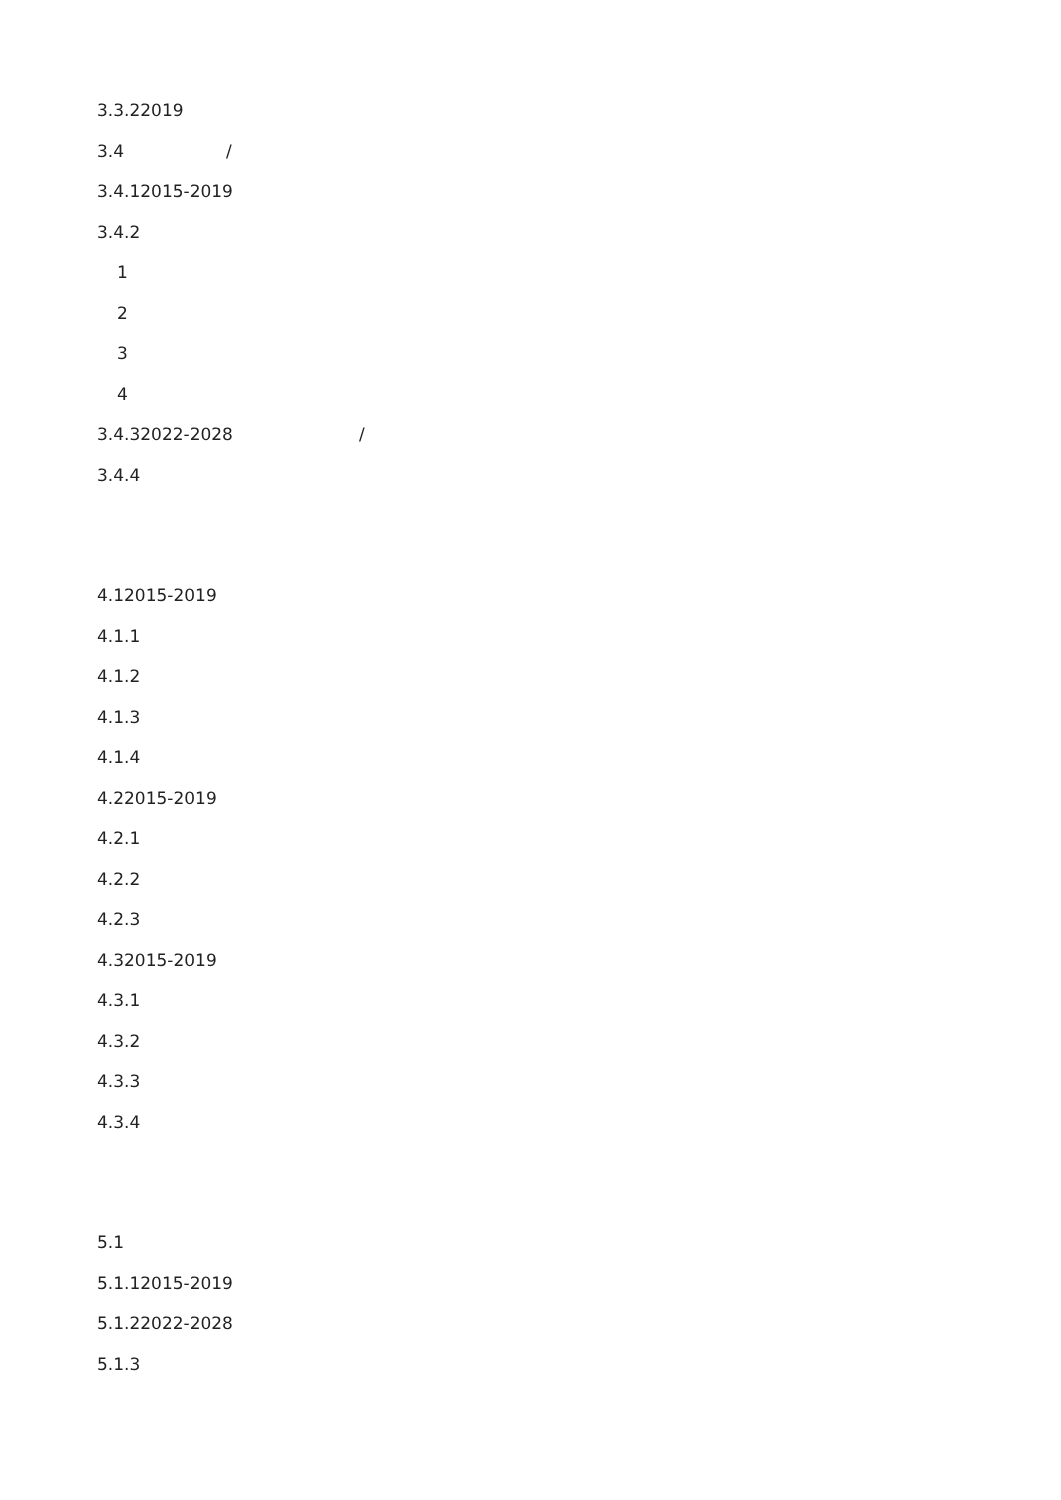3.3.22019
3.4 /
3.4.12015-2019
3.4.2
1
2
3
4
3.4.32022-2028 /
3.4.4
4.12015-2019
4.1.1
4.1.2
4.1.3
4.1.4
4.22015-2019
4.2.1
4.2.2
4.2.3
4.32015-2019
4.3.1
4.3.2
4.3.3
4.3.4
5.1
5.1.12015-2019
5.1.22022-2028
5.1.3